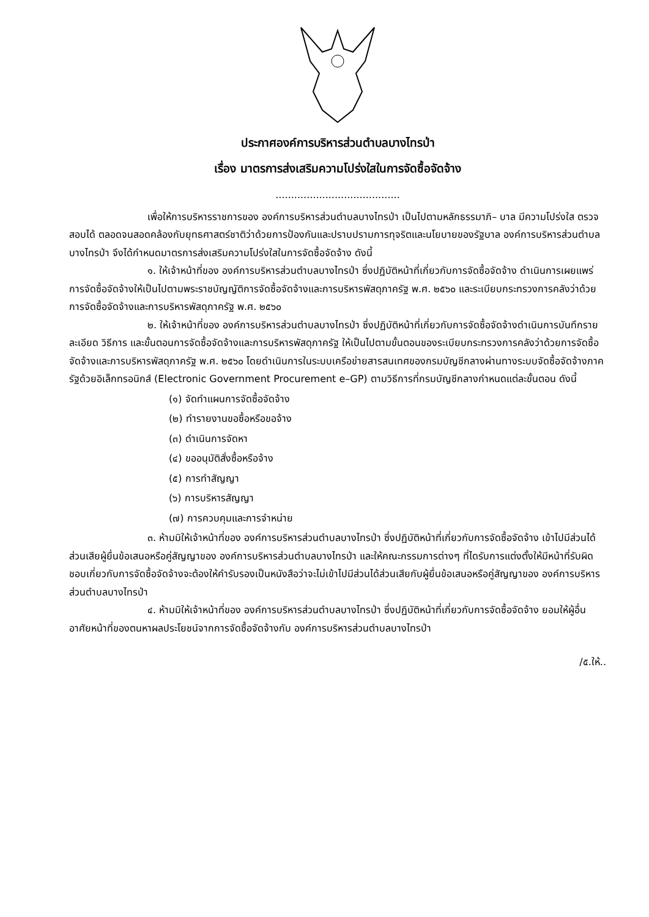ประกาศองค์การบริหารส่วนตำบลบางไทรป่า
เรื่อง มาตรการส่งเสริมความโปร่งใสในการจัดซื้อจัดจ้าง
........................................
เพื่อให้การบริหารราชการของ องค์การบริหารส่วนตำบลบางไทรป่า เป็นไปตามหลักธรรมาภิ– บาล มีความโปร่งใส ตรวจสอบได้ ตลอดจนสอดคล้องกับยุทธศาสตร์ชาติว่าด้วยการป้องกันและปราบปรามการทุจริตและนโยบายของรัฐบาล องค์การบริหารส่วนตำบลบางไทรป่า จึงได้กำหนดมาตรการส่งเสริมความโปร่งใสในการจัดซื้อจัดจ้าง ดังนี้
๑. ให้เจ้าหน้าที่ของ องค์การบริหารส่วนตำบลบางไทรป่า ซึ่งปฏิบัติหน้าที่เกี่ยวกับการจัดซื้อจัดจ้าง ดำเนินการเผยแพร่การจัดซื้อจัดจ้างให้เป็นไปตามพระราชบัญญัติการจัดซื้อจัดจ้างและการบริหารพัสดุภาครัฐ พ.ศ. ๒๕๖๐ และระเบียบกระทรวงการคลังว่าด้วยการจัดซื้อจัดจ้างและการบริหารพัสดุภาครัฐ พ.ศ. ๒๕๖๐
๒. ให้เจ้าหน้าที่ของ องค์การบริหารส่วนตำบลบางไทรป่า ซึ่งปฏิบัติหน้าที่เกี่ยวกับการจัดซื้อจัดจ้างดำเนินการบันทึกรายละเอียด วิธีการ และขั้นตอนการจัดซื้อจัดจ้างและการบริหารพัสดุภาครัฐ ให้เป็นไปตามขั้นตอนของระเบียบกระทรวงการคลังว่าด้วยการจัดซื้อจัดจ้างและการบริหารพัสดุภาครัฐ พ.ศ. ๒๕๖๐ โดยดำเนินการในระบบเครือข่ายสารสนเทศของกรมบัญชีกลางผ่านทางระบบจัดซื้อจัดจ้างภาครัฐด้วยอิเล็กทรอนิกส์ (Electronic Government Procurement e–GP) ตามวิธีการที่กรมบัญชีกลางกำหนดแต่ละขั้นตอน ดังนี้
(๑) จัดทำแผนการจัดซื้อจัดจ้าง
(๒) ทำรายงานขอซื้อหรือขอจ้าง
(๓) ดำเนินการจัดหา
(๔) ขออนุมัติสั่งซื้อหรือจ้าง
(๕) การทำสัญญา
(๖) การบริหารสัญญา
(๗) การควบคุมและการจำหน่าย
๓. ห้ามมิให้เจ้าหน้าที่ของ องค์การบริหารส่วนตำบลบางไทรป่า ซึ่งปฏิบัติหน้าที่เกี่ยวกับการจัดซื้อจัดจ้าง เข้าไปมีส่วนได้ส่วนเสียผู้ยื่นข้อเสนอหรือคู่สัญญาของ องค์การบริหารส่วนตำบลบางไทรป่า และให้คณะกรรมการต่างๆ ที่ไดรับการแต่งตั้งให้มีหน้าที่รับผิดชอบเกี่ยวกับการจัดซื้อจัดจ้างจะต้องให้คำรับรองเป็นหนังสือว่าจะไม่เข้าไปมีส่วนได้ส่วนเสียกับผู้ยื่นข้อเสนอหรือคู่สัญญาของ องค์การบริหารส่วนตำบลบางไทรป่า
๔. ห้ามมิให้เจ้าหน้าที่ของ องค์การบริหารส่วนตำบลบางไทรป่า ซึ่งปฏิบัติหน้าที่เกี่ยวกับการจัดซื้อจัดจ้าง ยอมให้ผู้อื่นอาศัยหน้าที่ของตนหาผลประโยชน์จากการจัดซื้อจัดจ้างกับ องค์การบริหารส่วนตำบลบางไทรป่า
/๕.ให้..